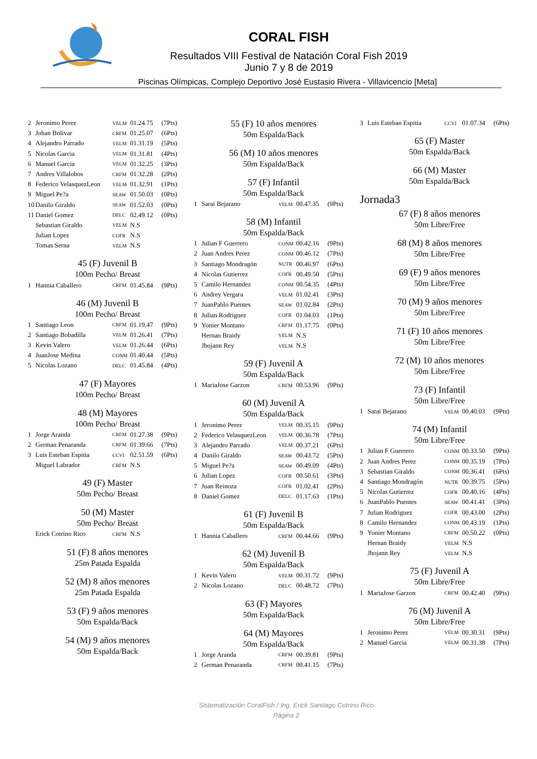CORAL FISH
Resultados VIII Festival de Natación Coral Fish 2019
Junio 7 y 8 de 2019
Piscinas Olímpicas, Complejo Deportivo José Eustasio Rivera - Villavicencio [Meta]
| 2 | Jeronimo Perez | VELM | 01.24.75 | (7Pts) |
| 3 | Johan Bolivar | CRFM | 01.25.07 | (6Pts) |
| 4 | Alejandro Parrado | VELM | 01.31.19 | (5Pts) |
| 5 | Nicolas Garcia | VELM | 01.31.81 | (4Pts) |
| 6 | Manuel Garcia | VELM | 01.32.25 | (3Pts) |
| 7 | Andres Villalobos | CRFM | 01.32.28 | (2Pts) |
| 8 | Federico VelasquezLeon | VELM | 01.32.91 | (1Pts) |
| 9 | Miguel Pe?a | SEAW | 01.50.03 | (0Pts) |
| 10 | Danilo Giraldo | SEAW | 01.52.03 | (0Pts) |
| 11 | Daniel Gomez | DELC | 02.49.12 | (0Pts) |
| | Sebastian Giraldo | VELM | N.S | |
| | Julian Lopez | COFR | N.S | |
| | Tomas Serna | VELM | N.S | |
45 (F) Juvenil B
100m Pecho/ Breast
| 1 | Hannia Caballero | CRFM | 01.45.84 | (9Pts) |
46 (M) Juvenil B
100m Pecho/ Breast
| 1 | Santiago Leon | CRFM | 01.19.47 | (9Pts) |
| 2 | Santiago Bobadilla | VELM | 01.26.41 | (7Pts) |
| 3 | Kevin Valero | VELM | 01.26.44 | (6Pts) |
| 4 | JuanJose Medina | CONM | 01.40.44 | (5Pts) |
| 5 | Nicolas Lozano | DELC | 01.45.84 | (4Pts) |
47 (F) Mayores
100m Pecho/ Breast
48 (M) Mayores
100m Pecho/ Breast
| 1 | Jorge Aranda | CRFM | 01.27.38 | (9Pts) |
| 2 | German Penaranda | CRFM | 01.39.66 | (7Pts) |
| 3 | Luis Esteban Espitia | CCVI | 02.51.59 | (6Pts) |
| | Miguel Labrador | CRFM | N.S | |
49 (F) Master
50m Pecho/ Breast
50 (M) Master
50m Pecho/ Breast
| | Erick Cotrino Rico | CRFM | N.S | |
51 (F) 8 años menores
25m Patada Espalda
52 (M) 8 años menores
25m Patada Espalda
53 (F) 9 años menores
50m Espalda/Back
54 (M) 9 años menores
50m Espalda/Back
55 (F) 10 años menores
50m Espalda/Back
56 (M) 10 años menores
50m Espalda/Back
57 (F) Infantil
50m Espalda/Back
| 1 | Sarai Bejarano | VELM | 00.47.35 | (9Pts) |
58 (M) Infantil
50m Espalda/Back
| 1 | Julian F Guerrero | CONM | 00.42.16 | (9Pts) |
| 2 | Juan Andres Perez | CONM | 00.46.12 | (7Pts) |
| 3 | Santiago Mondragón | NUTR | 00.46.97 | (6Pts) |
| 4 | Nicolas Gutierrez | COFR | 00.49.50 | (5Pts) |
| 5 | Camilo Hernandez | CONM | 00.54.35 | (4Pts) |
| 6 | Andrey Vergara | VELM | 01.02.41 | (3Pts) |
| 7 | JuanPablo Puentes | SEAW | 01.02.84 | (2Pts) |
| 8 | Julian Rodriguez | COFR | 01.04.03 | (1Pts) |
| 9 | Yonier Montano | CRFM | 01.17.75 | (0Pts) |
| | Hernan Braidy | VELM | N.S | |
| | Jhojann Rey | VELM | N.S | |
59 (F) Juvenil A
50m Espalda/Back
| 1 | MariaJose Garzon | CRFM | 00.53.96 | (9Pts) |
60 (M) Juvenil A
50m Espalda/Back
| 1 | Jeronimo Perez | VELM | 00.35.15 | (9Pts) |
| 2 | Federico VelasquezLeon | VELM | 00.36.78 | (7Pts) |
| 3 | Alejandro Parrado | VELM | 00.37.21 | (6Pts) |
| 4 | Danilo Giraldo | SEAW | 00.43.72 | (5Pts) |
| 5 | Miguel Pe?a | SEAW | 00.49.09 | (4Pts) |
| 6 | Julian Lopez | COFR | 00.50.61 | (3Pts) |
| 7 | Juan Reinoza | COFR | 01.02.41 | (2Pts) |
| 8 | Daniel Gomez | DELC | 01.17.63 | (1Pts) |
61 (F) Juvenil B
50m Espalda/Back
| 1 | Hannia Caballero | CRFM | 00.44.66 | (9Pts) |
62 (M) Juvenil B
50m Espalda/Back
| 1 | Kevin Valero | VELM | 00.31.72 | (9Pts) |
| 2 | Nicolas Lozano | DELC | 00.48.72 | (7Pts) |
63 (F) Mayores
50m Espalda/Back
64 (M) Mayores
50m Espalda/Back
| 1 | Jorge Aranda | CRFM | 00.39.81 | (9Pts) |
| 2 | German Penaranda | CRFM | 00.41.15 | (7Pts) |
| 3 | Luis Esteban Espitia | CCVI | 01.07.34 | (6Pts) |
65 (F) Master
50m Espalda/Back
66 (M) Master
50m Espalda/Back
Jornada3
67 (F) 8 años menores
50m Libre/Free
68 (M) 8 años menores
50m Libre/Free
69 (F) 9 años menores
50m Libre/Free
70 (M) 9 años menores
50m Libre/Free
71 (F) 10 años menores
50m Libre/Free
72 (M) 10 años menores
50m Libre/Free
73 (F) Infantil
50m Libre/Free
| 1 | Sarai Bejarano | VELM | 00.40.03 | (9Pts) |
74 (M) Infantil
50m Libre/Free
| 1 | Julian F Guerrero | CONM | 00.33.50 | (9Pts) |
| 2 | Juan Andres Perez | CONM | 00.35.19 | (7Pts) |
| 3 | Sebastian Giraldo | CONM | 00.36.41 | (6Pts) |
| 4 | Santiago Mondragón | NUTR | 00.39.75 | (5Pts) |
| 5 | Nicolas Gutierrez | COFR | 00.40.16 | (4Pts) |
| 6 | JuanPablo Puentes | SEAW | 00.41.41 | (3Pts) |
| 7 | Julian Rodriguez | COFR | 00.43.00 | (2Pts) |
| 8 | Camilo Hernandez | CONM | 00.43.19 | (1Pts) |
| 9 | Yonier Montano | CRFM | 00.50.22 | (0Pts) |
| | Hernan Braidy | VELM | N.S | |
| | Jhojann Rey | VELM | N.S | |
75 (F) Juvenil A
50m Libre/Free
| 1 | MariaJose Garzon | CRFM | 00.42.40 | (9Pts) |
76 (M) Juvenil A
50m Libre/Free
| 1 | Jeronimo Perez | VELM | 00.30.31 | (9Pts) |
| 2 | Manuel Garcia | VELM | 00.31.38 | (7Pts) |
Sistematización CoralFish / Ing. Erick Santiago Cotrino Rico
Página 2